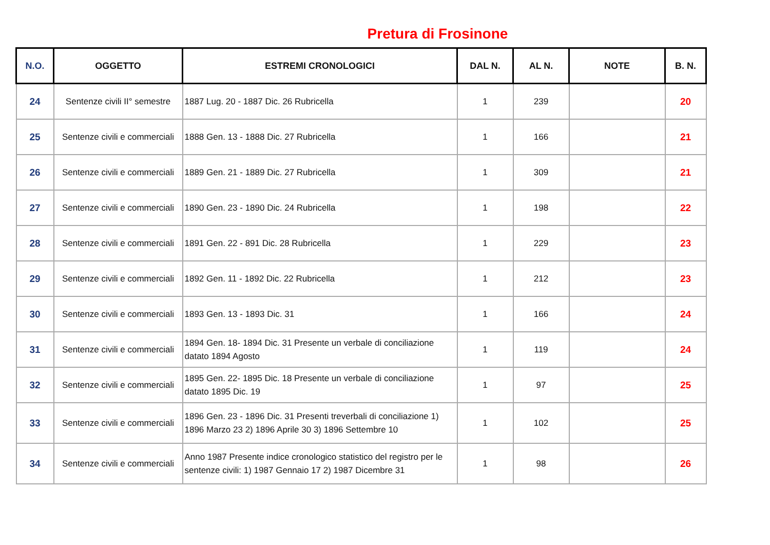Pretura di Frosinone
| N.O. | OGGETTO | ESTREMI CRONOLOGICI | DAL N. | AL N. | NOTE | B. N. |
| --- | --- | --- | --- | --- | --- | --- |
| 24 | Sentenze civili II° semestre | 1887 Lug. 20 - 1887 Dic. 26 Rubricella | 1 | 239 | | 20 |
| 25 | Sentenze civili e commerciali | 1888 Gen. 13 - 1888 Dic. 27 Rubricella | 1 | 166 | | 21 |
| 26 | Sentenze civili e commerciali | 1889 Gen. 21 - 1889 Dic. 27 Rubricella | 1 | 309 | | 21 |
| 27 | Sentenze civili e commerciali | 1890 Gen. 23 - 1890 Dic. 24 Rubricella | 1 | 198 | | 22 |
| 28 | Sentenze civili e commerciali | 1891 Gen. 22 - 891 Dic. 28 Rubricella | 1 | 229 | | 23 |
| 29 | Sentenze civili e commerciali | 1892 Gen. 11 - 1892 Dic. 22 Rubricella | 1 | 212 | | 23 |
| 30 | Sentenze civili e commerciali | 1893 Gen. 13 - 1893 Dic. 31 | 1 | 166 | | 24 |
| 31 | Sentenze civili e commerciali | 1894 Gen. 18- 1894 Dic. 31 Presente un verbale di conciliazione datato 1894 Agosto | 1 | 119 | | 24 |
| 32 | Sentenze civili e commerciali | 1895 Gen. 22- 1895 Dic. 18 Presente un verbale di conciliazione datato 1895 Dic. 19 | 1 | 97 | | 25 |
| 33 | Sentenze civili e commerciali | 1896 Gen. 23 - 1896 Dic. 31 Presenti treverbali di conciliazione 1) 1896 Marzo 23 2) 1896 Aprile 30 3) 1896 Settembre 10 | 1 | 102 | | 25 |
| 34 | Sentenze civili e commerciali | Anno 1987 Presente indice cronologico statistico del registro per le sentenze civili: 1) 1987 Gennaio 17 2) 1987 Dicembre 31 | 1 | 98 | | 26 |